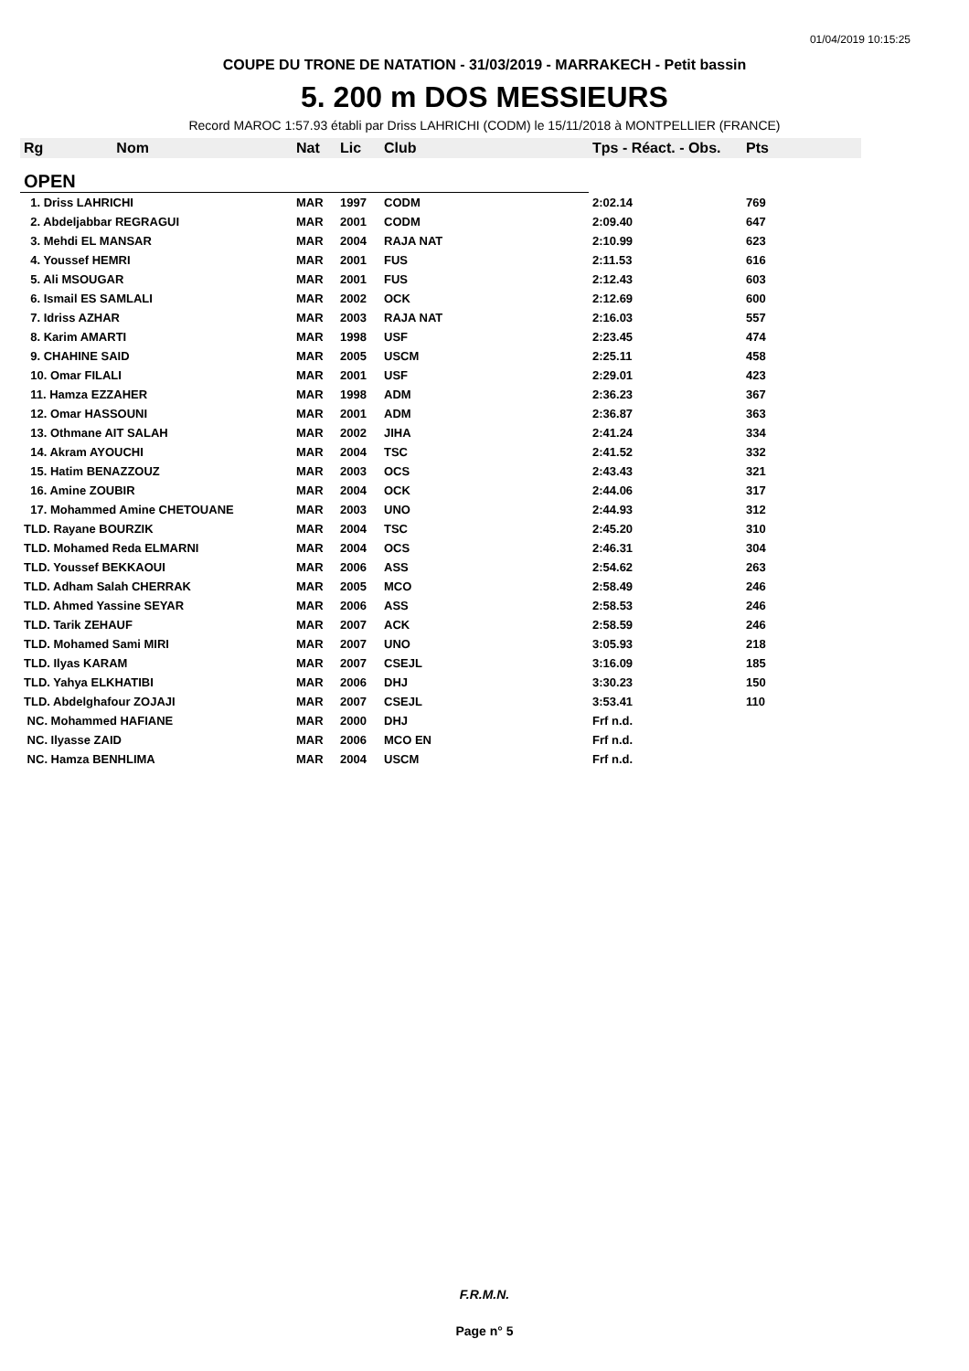01/04/2019 10:15:25
COUPE DU TRONE DE NATATION - 31/03/2019 - MARRAKECH - Petit bassin
5. 200 m DOS MESSIEURS
Record MAROC 1:57.93 établi par Driss LAHRICHI (CODM) le 15/11/2018 à MONTPELLIER (FRANCE)
| Rg Nom | Nat | Lic | Club | Tps - Réact. - Obs. | Pts |
| --- | --- | --- | --- | --- | --- |
| OPEN | | | | | |
| 1. Driss LAHRICHI | MAR | 1997 | CODM | 2:02.14 | 769 |
| 2. Abdeljabbar REGRAGUI | MAR | 2001 | CODM | 2:09.40 | 647 |
| 3. Mehdi EL MANSAR | MAR | 2004 | RAJA NAT | 2:10.99 | 623 |
| 4. Youssef HEMRI | MAR | 2001 | FUS | 2:11.53 | 616 |
| 5. Ali MSOUGAR | MAR | 2001 | FUS | 2:12.43 | 603 |
| 6. Ismail ES SAMLALI | MAR | 2002 | OCK | 2:12.69 | 600 |
| 7. Idriss AZHAR | MAR | 2003 | RAJA NAT | 2:16.03 | 557 |
| 8. Karim AMARTI | MAR | 1998 | USF | 2:23.45 | 474 |
| 9. CHAHINE SAID | MAR | 2005 | USCM | 2:25.11 | 458 |
| 10. Omar FILALI | MAR | 2001 | USF | 2:29.01 | 423 |
| 11. Hamza EZZAHER | MAR | 1998 | ADM | 2:36.23 | 367 |
| 12. Omar HASSOUNI | MAR | 2001 | ADM | 2:36.87 | 363 |
| 13. Othmane AIT SALAH | MAR | 2002 | JIHA | 2:41.24 | 334 |
| 14. Akram AYOUCHI | MAR | 2004 | TSC | 2:41.52 | 332 |
| 15. Hatim BENAZZOUZ | MAR | 2003 | OCS | 2:43.43 | 321 |
| 16. Amine ZOUBIR | MAR | 2004 | OCK | 2:44.06 | 317 |
| 17. Mohammed Amine CHETOUANE | MAR | 2003 | UNO | 2:44.93 | 312 |
| TLD. Rayane BOURZIK | MAR | 2004 | TSC | 2:45.20 | 310 |
| TLD. Mohamed Reda ELMARNI | MAR | 2004 | OCS | 2:46.31 | 304 |
| TLD. Youssef BEKKAOUI | MAR | 2006 | ASS | 2:54.62 | 263 |
| TLD. Adham Salah CHERRAK | MAR | 2005 | MCO | 2:58.49 | 246 |
| TLD. Ahmed Yassine SEYAR | MAR | 2006 | ASS | 2:58.53 | 246 |
| TLD. Tarik ZEHAUF | MAR | 2007 | ACK | 2:58.59 | 246 |
| TLD. Mohamed Sami MIRI | MAR | 2007 | UNO | 3:05.93 | 218 |
| TLD. Ilyas KARAM | MAR | 2007 | CSEJL | 3:16.09 | 185 |
| TLD. Yahya ELKHATIBI | MAR | 2006 | DHJ | 3:30.23 | 150 |
| TLD. Abdelghafour ZOJAJI | MAR | 2007 | CSEJL | 3:53.41 | 110 |
| NC. Mohammed HAFIANE | MAR | 2000 | DHJ | Frf n.d. | |
| NC. Ilyasse ZAID | MAR | 2006 | MCO EN | Frf n.d. | |
| NC. Hamza BENHLIMA | MAR | 2004 | USCM | Frf n.d. | |
F.R.M.N.
Page n° 5